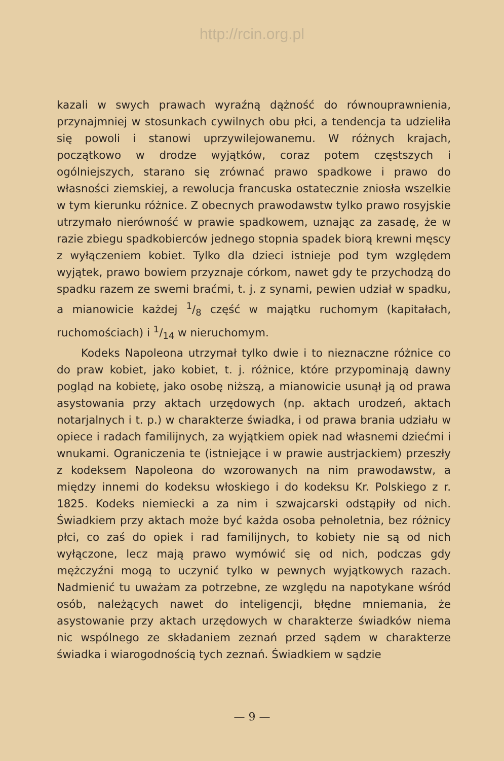http://rcin.org.pl
kazali w swych prawach wyraźną dążność do równouprawnienia, przynajmniej w stosunkach cywilnych obu płci, a tendencja ta udzieliła się powoli i stanowi uprzywilejowanemu. W różnych krajach, początkowo w drodze wyjątków, coraz potem częstszych i ogólniejszych, starano się zrównać prawo spadkowe i prawo do własności ziemskiej, a rewolucja francuska ostatecznie zniosła wszelkie w tym kierunku różnice. Z obecnych prawodawstw tylko prawo rosyjskie utrzymało nierówność w prawie spadkowem, uznając za zasadę, że w razie zbiegu spadkobierców jednego stopnia spadek biorą krewni męscy z wyłączeniem kobiet. Tylko dla dzieci istnieje pod tym względem wyjątek, prawo bowiem przyznaje córkom, nawet gdy te przychodzą do spadku razem ze swemi braćmi, t. j. z synami, pewien udział w spadku, a mianowicie każdej 1/8 część w majątku ruchomym (kapitałach, ruchomościach) i 1/14 w nieruchomym.
Kodeks Napoleona utrzymał tylko dwie i to nieznaczne różnice co do praw kobiet, jako kobiet, t. j. różnice, które przypominają dawny pogląd na kobietę, jako osobę niższą, a mianowicie usunął ją od prawa asystowania przy aktach urzędowych (np. aktach urodzeń, aktach notarjalnych i t. p.) w charakterze świadka, i od prawa brania udziału w opiece i radach familijnych, za wyjątkiem opiek nad własnemi dziećmi i wnukami. Ograniczenia te (istniejące i w prawie austrjackiem) przeszły z kodeksem Napoleona do wzorowanych na nim prawodawstw, a między innemi do kodeksu włoskiego i do kodeksu Kr. Polskiego z r. 1825. Kodeks niemiecki a za nim i szwajcarski odstąpiły od nich. Świadkiem przy aktach może być każda osoba pełnoletnia, bez różnicy płci, co zaś do opiek i rad familijnych, to kobiety nie są od nich wyłączone, lecz mają prawo wymówić się od nich, podczas gdy mężczyźni mogą to uczynić tylko w pewnych wyjątkowych razach. Nadmienić tu uważam za potrzebne, ze względu na napotykane wśród osób, należących nawet do inteligencji, błędne mniemania, że asystowanie przy aktach urzędowych w charakterze świadków niema nic wspólnego ze składaniem zeznań przed sądem w charakterze świadka i wiarogodnością tych zeznań. Świadkiem w sądzie
— 9 —